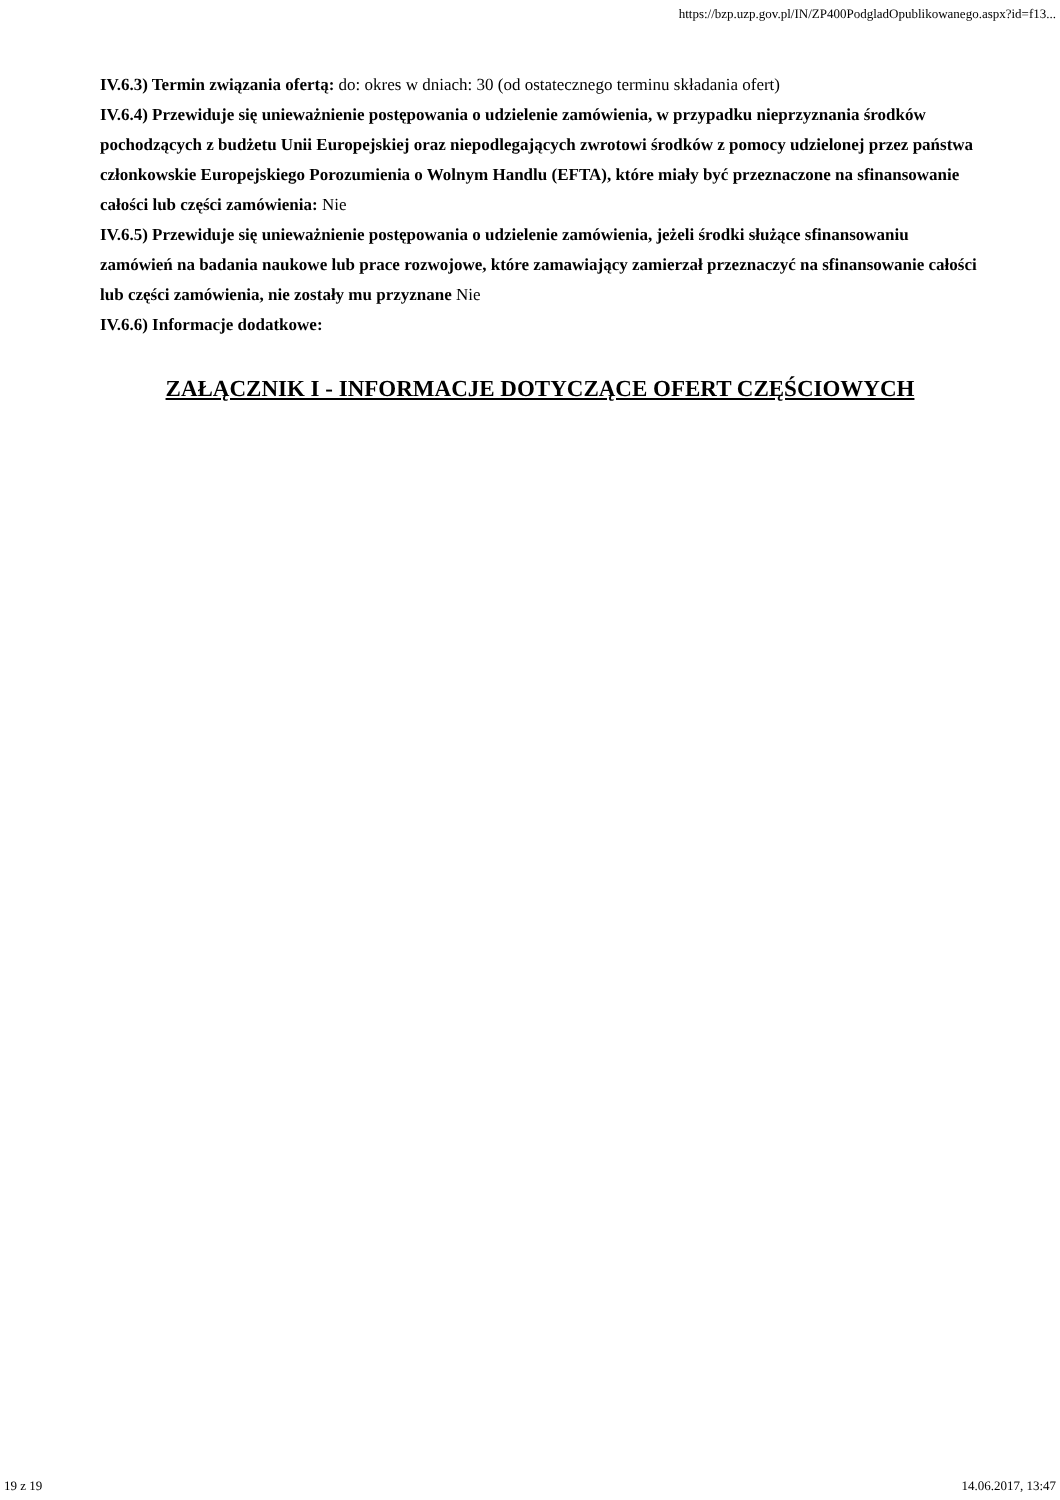https://bzp.uzp.gov.pl/IN/ZP400PodgladOpublikowanego.aspx?id=f13...
IV.6.3) Termin związania ofertą: do: okres w dniach: 30 (od ostatecznego terminu składania ofert)
IV.6.4) Przewiduje się unieważnienie postępowania o udzielenie zamówienia, w przypadku nieprzyznania środków pochodzących z budżetu Unii Europejskiej oraz niepodlegających zwrotowi środków z pomocy udzielonej przez państwa członkowskie Europejskiego Porozumienia o Wolnym Handlu (EFTA), które miały być przeznaczone na sfinansowanie całości lub części zamówienia: Nie
IV.6.5) Przewiduje się unieważnienie postępowania o udzielenie zamówienia, jeżeli środki służące sfinansowaniu zamówień na badania naukowe lub prace rozwojowe, które zamawiający zamierzał przeznaczyć na sfinansowanie całości lub części zamówienia, nie zostały mu przyznane Nie
IV.6.6) Informacje dodatkowe:
ZAŁĄCZNIK I - INFORMACJE DOTYCZĄCE OFERT CZĘŚCIOWYCH
19 z 19 14.06.2017, 13:47